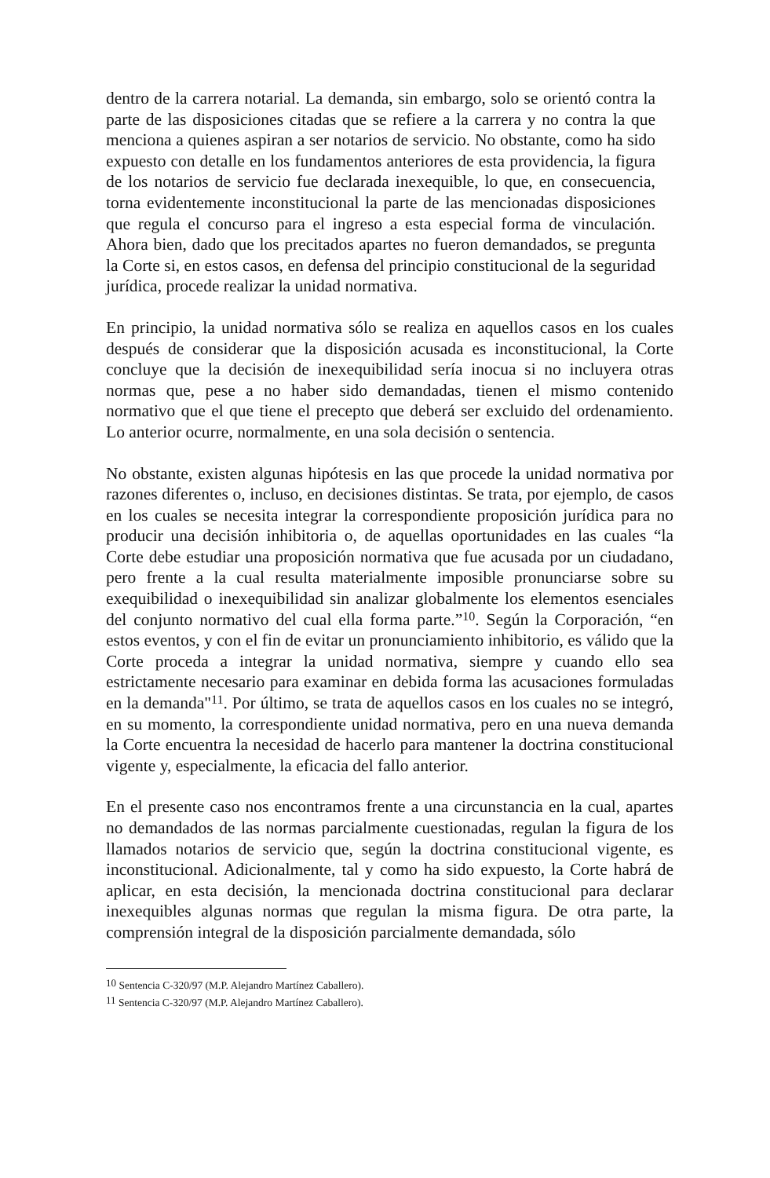dentro de la carrera notarial. La demanda, sin embargo, solo se orientó contra la parte de las disposiciones citadas que se refiere a la carrera y no contra la que menciona a quienes aspiran a ser notarios de servicio. No obstante, como ha sido expuesto con detalle en los fundamentos anteriores de esta providencia, la figura de los notarios de servicio fue declarada inexequible, lo que, en consecuencia, torna evidentemente inconstitucional la parte de las mencionadas disposiciones que regula el concurso para el ingreso a esta especial forma de vinculación. Ahora bien, dado que los precitados apartes no fueron demandados, se pregunta la Corte si, en estos casos, en defensa del principio constitucional de la seguridad jurídica, procede realizar la unidad normativa.
En principio, la unidad normativa sólo se realiza en aquellos casos en los cuales después de considerar que la disposición acusada es inconstitucional, la Corte concluye que la decisión de inexequibilidad sería inocua si no incluyera otras normas que, pese a no haber sido demandadas, tienen el mismo contenido normativo que el que tiene el precepto que deberá ser excluido del ordenamiento. Lo anterior ocurre, normalmente, en una sola decisión o sentencia.
No obstante, existen algunas hipótesis en las que procede la unidad normativa por razones diferentes o, incluso, en decisiones distintas. Se trata, por ejemplo, de casos en los cuales se necesita integrar la correspondiente proposición jurídica para no producir una decisión inhibitoria o, de aquellas oportunidades en las cuales “la Corte debe estudiar una proposición normativa que fue acusada por un ciudadano, pero frente a la cual resulta materialmente imposible pronunciarse sobre su exequibilidad o inexequibilidad sin analizar globalmente los elementos esenciales del conjunto normativo del cual ella forma parte.”<sup>10</sup>. Según la Corporación, “en estos eventos, y con el fin de evitar un pronunciamiento inhibitorio, es válido que la Corte proceda a integrar la unidad normativa, siempre y cuando ello sea estrictamente necesario para examinar en debida forma las acusaciones formuladas en la demanda"<sup>11</sup>. Por último, se trata de aquellos casos en los cuales no se integró, en su momento, la correspondiente unidad normativa, pero en una nueva demanda la Corte encuentra la necesidad de hacerlo para mantener la doctrina constitucional vigente y, especialmente, la eficacia del fallo anterior.
En el presente caso nos encontramos frente a una circunstancia en la cual, apartes no demandados de las normas parcialmente cuestionadas, regulan la figura de los llamados notarios de servicio que, según la doctrina constitucional vigente, es inconstitucional. Adicionalmente, tal y como ha sido expuesto, la Corte habrá de aplicar, en esta decisión, la mencionada doctrina constitucional para declarar inexequibles algunas normas que regulan la misma figura. De otra parte, la comprensión integral de la disposición parcialmente demandada, sólo
<sup>10</sup> Sentencia C-320/97 (M.P. Alejandro Martínez Caballero).
<sup>11</sup> Sentencia C-320/97 (M.P. Alejandro Martínez Caballero).